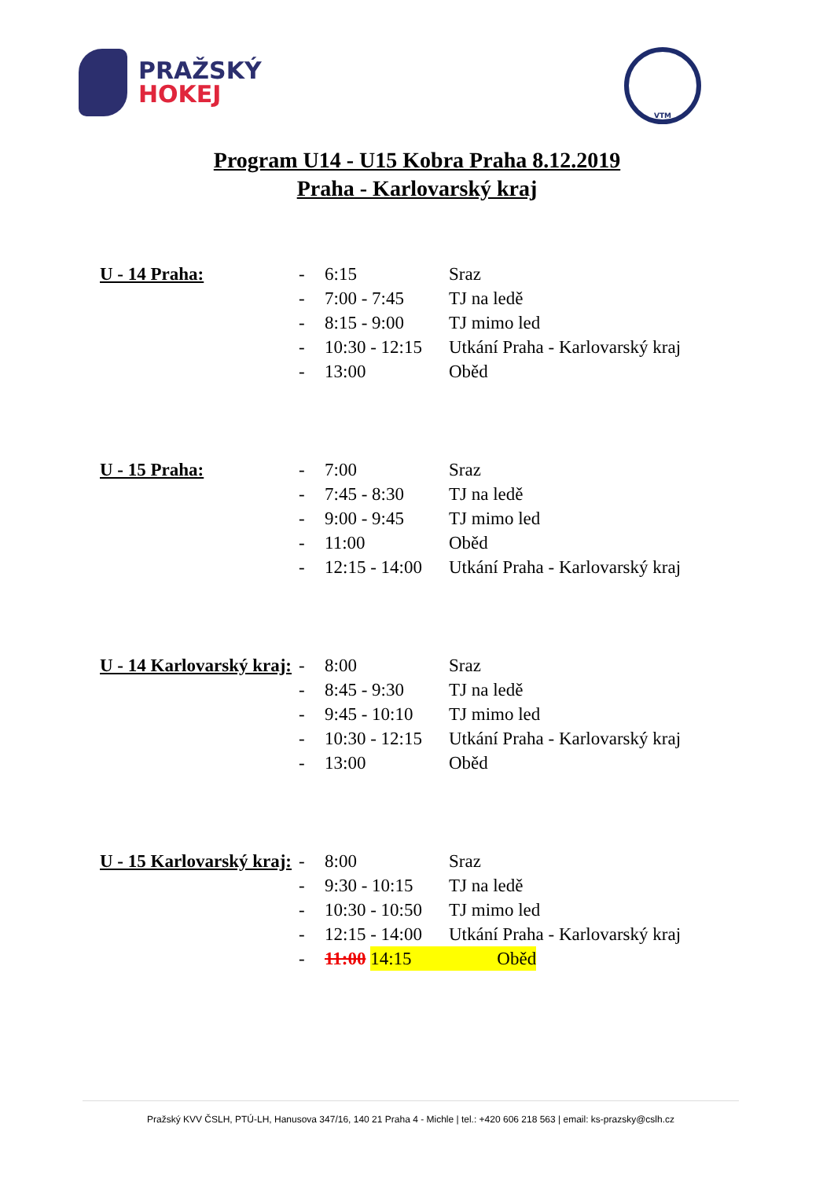PRAŽSKÝ
HOKEJ
VTM
Program U14 - U15 Kobra Praha 8.12.2019
Praha - Karlovarský kraj
U - 14 Praha: - 6:15 Sraz
- 7:00 - 7:45 TJ na ledě
- 8:15 - 9:00 TJ mimo led
- 10:30 - 12:15 Utkání Praha - Karlovarský kraj
- 13:00 Oběd
U - 15 Praha: - 7:00 Sraz
- 7:45 - 8:30 TJ na ledě
- 9:00 - 9:45 TJ mimo led
- 11:00 Oběd
- 12:15 - 14:00 Utkání Praha - Karlovarský kraj
U - 14 Karlovarský kraj: - 8:00 Sraz
- 8:45 - 9:30 TJ na ledě
- 9:45 - 10:10 TJ mimo led
- 10:30 - 12:15 Utkání Praha - Karlovarský kraj
- 13:00 Oběd
U - 15 Karlovarský kraj: - 8:00 Sraz
- 9:30 - 10:15 TJ na ledě
- 10:30 - 10:50 TJ mimo led
- 12:15 - 14:00 Utkání Praha - Karlovarský kraj
- 11:00 14:15 Oběd
Pražský KVV ČSLH, PTÚ-LH, Hanusova 347/16, 140 21 Praha 4 - Michle | tel.: +420 606 218 563 | email: ks-prazsky@cslh.cz